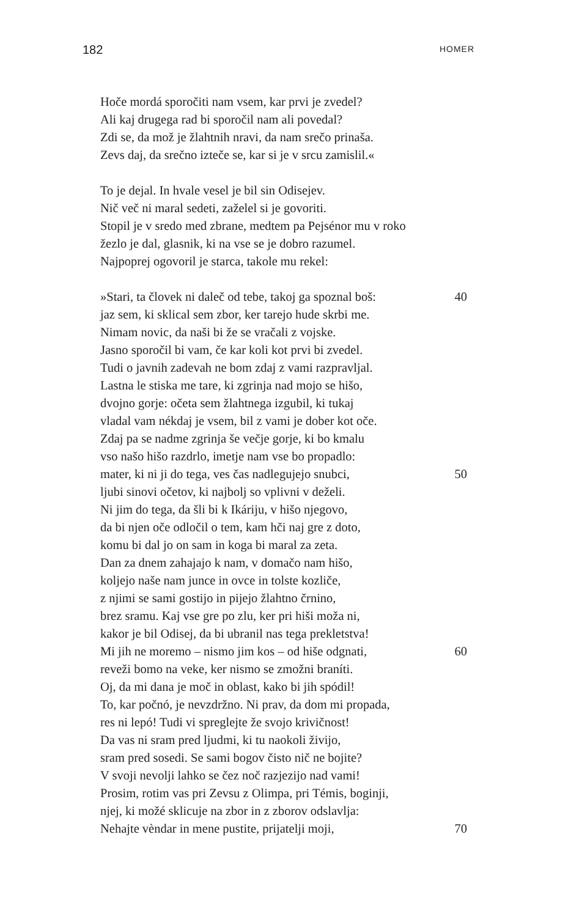182
HOMER
Hoče mordá sporočiti nam vsem, kar prvi je zvedel?
Ali kaj drugega rad bi sporočil nam ali povedal?
Zdi se, da mož je žlahtnih nravi, da nam srečo prinaša.
Zevs daj, da srečno izteče se, kar si je v srcu zamislil.«
To je dejal. In hvale vesel je bil sin Odisejev.
Nič več ni maral sedeti, zaželel si je govoriti.
Stopil je v sredo med zbrane, medtem pa Pejsénor mu v roko
žezlo je dal, glasnik, ki na vse se je dobro razumel.
Najpoprej ogovoril je starca, takole mu rekel:
»Stari, ta človek ni daleč od tebe, takoj ga spoznal boš: 40
jaz sem, ki sklical sem zbor, ker tarejo hude skrbi me.
Nimam novic, da naši bi že se vračali z vojske.
Jasno sporočil bi vam, če kar koli kot prvi bi zvedel.
Tudi o javnih zadevah ne bom zdaj z vami razpravljal.
Lastna le stiska me tare, ki zgrinja nad mojo se hišo,
dvojno gorje: očeta sem žlahtnega izgubil, ki tukaj
vladal vam nékdaj je vsem, bil z vami je dober kot oče.
Zdaj pa se nadme zgrinja še večje gorje, ki bo kmalu
vso našo hišo razdrlo, imetje nam vse bo propadlo:
mater, ki ni ji do tega, ves čas nadlegujejo snubci, 50
ljubi sinovi očetov, ki najbolj so vplivni v deželi.
Ni jim do tega, da šli bi k Ikáriju, v hišo njegovo,
da bi njen oče odločil o tem, kam hči naj gre z doto,
komu bi dal jo on sam in koga bi maral za zeta.
Dan za dnem zahajajo k nam, v domačo nam hišo,
koljejo naše nam junce in ovce in tolste kozliče,
z njimi se sami gostijo in pijejo žlahtno črnino,
brez sramu. Kaj vse gre po zlu, ker pri hiši moža ni,
kakor je bil Odisej, da bi ubranil nas tega prekletstva!
Mi jih ne moremo – nismo jim kos – od hiše odgnati, 60
reveži bomo na veke, ker nismo se zmožni braníti.
Oj, da mi dana je moč in oblast, kako bi jih spódil!
To, kar počnó, je nevzdržno. Ni prav, da dom mi propada,
res ni lepó! Tudi vi spreglejte že svojo krivičnost!
Da vas ni sram pred ljudmi, ki tu naokoli živijo,
sram pred sosedi. Se sami bogov čisto nič ne bojite?
V svoji nevolji lahko se čez noč razjezijo nad vami!
Prosim, rotim vas pri Zevsu z Olimpa, pri Témis, boginji,
njej, ki možé sklicuje na zbor in z zborov odslavlja:
Nehajte vèndar in mene pustite, prijatelji moji, 70